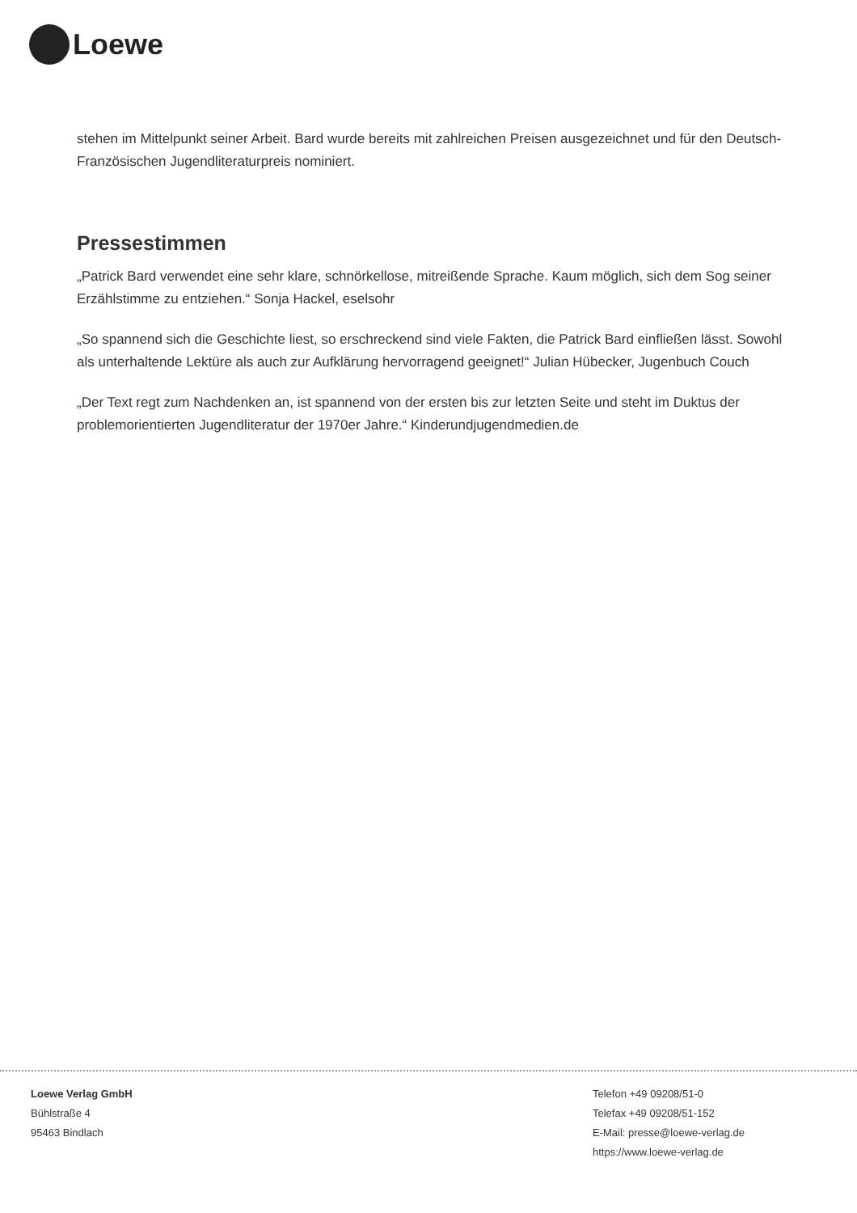Loewe
stehen im Mittelpunkt seiner Arbeit. Bard wurde bereits mit zahlreichen Preisen ausgezeichnet und für den Deutsch-Französischen Jugendliteraturpreis nominiert.
Pressestimmen
„Patrick Bard verwendet eine sehr klare, schnörkellose, mitreißende Sprache. Kaum möglich, sich dem Sog seiner Erzählstimme zu entziehen.“ Sonja Hackel, eselsohr
„So spannend sich die Geschichte liest, so erschreckend sind viele Fakten, die Patrick Bard einfließen lässt. Sowohl als unterhaltende Lektüre als auch zur Aufklärung hervorragend geeignet!“ Julian Hübecker, Jugenbuch Couch
„Der Text regt zum Nachdenken an, ist spannend von der ersten bis zur letzten Seite und steht im Duktus der problemorientierten Jugendliteratur der 1970er Jahre.“ Kinderundjugendmedien.de
Loewe Verlag GmbH
Bühlstraße 4
95463 Bindlach
Telefon +49 09208/51-0
Telefax +49 09208/51-152
E-Mail: presse@loewe-verlag.de
https://www.loewe-verlag.de